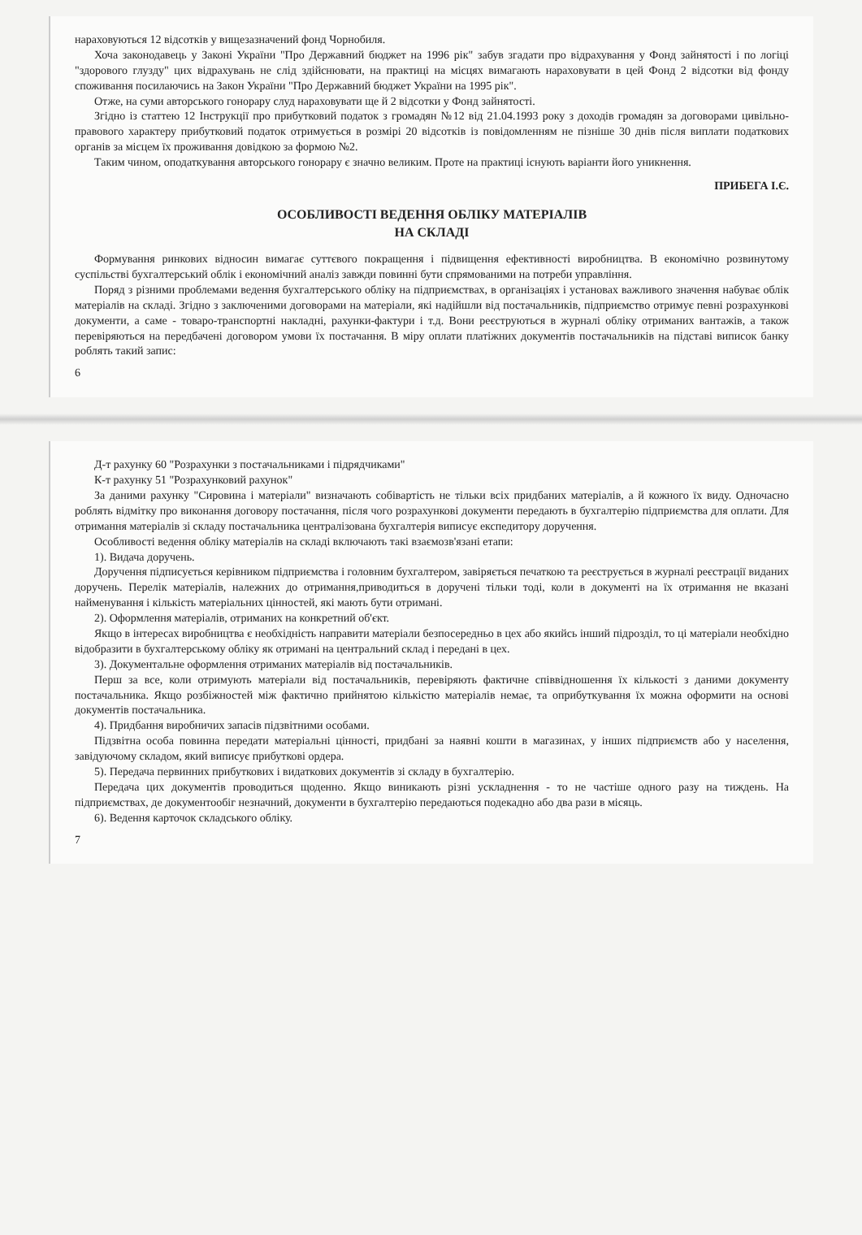нараховуються 12 відсотків у вищезазначений фонд Чорнобиля.
Хоча законодавець у Законі України "Про Державний бюджет на 1996 рік" забув згадати про відрахування у Фонд зайнятості і по логіці "здорового глузду" цих відрахувань не слід здійснювати, на практиці на місцях вимагають нараховувати в цей Фонд 2 відсотки від фонду споживання посилаючись на Закон України "Про Державний бюджет України на 1995 рік".
Отже, на суми авторського гонорару слуд нараховувати ще й 2 відсотки у Фонд зайнятості.
Згідно із статтею 12 Інструкції про прибутковий податок з громадян №12 від 21.04.1993 року з доходів громадян за договорами цивільно-правового характеру прибутковий податок отримується в розмірі 20 відсотків із повідомленням не пізніше 30 днів після виплати податкових органів за місцем їх проживання довідкою за формою №2.
Таким чином, оподаткування авторського гонорару є значно великим. Проте на практиці існують варіанти його уникнення.
ПРИБЕГА І.Є.
ОСОБЛИВОСТІ ВЕДЕННЯ ОБЛІКУ МАТЕРІАЛІВ
НА СКЛАДІ
Формування ринкових відносин вимагає суттєвого покращення і підвищення ефективності виробництва. В економічно розвинутому суспільстві бухгалтерський облік і економічний аналіз завжди повинні бути спрямованими на потреби управління.
Поряд з різними проблемами ведення бухгалтерського обліку на підприємствах, в організаціях і установах важливого значення набуває облік матеріалів на складі. Згідно з заключеними договорами на матеріали, які надійшли від постачальників, підприємство отримує певні розрахункові документи, а саме - товаро-транспортні накладні, рахунки-фактури і т.д. Вони реєструються в журналі обліку отриманих вантажів, а також перевіряються на передбачені договором умови їх постачання. В міру оплати платіжних документів постачальників на підставі виписок банку роблять такий запис:
6
Д-т рахунку 60 "Розрахунки з постачальниками і підрядчиками"
К-т рахунку 51 "Розрахунковий рахунок"
За даними рахунку "Сировина і матеріали" визначають собівартість не тільки всіх придбаних матеріалів, а й кожного їх виду. Одночасно роблять відмітку про виконання договору постачання, після чого розрахункові документи передають в бухгалтерію підприємства для оплати. Для отримання матеріалів зі складу постачальника централізована бухгалтерія виписує експедитору доручення.
Особливості ведення обліку матеріалів на складі включають такі взаємозв'язані етапи:
1). Видача доручень.
Доручення підписується керівником підприємства і головним бухгалтером, завіряється печаткою та реєструється в журналі реєстрації виданих доручень. Перелік матеріалів, належних до отримання,приводиться в доручені тільки тоді, коли в документі на їх отримання не вказані найменування і кількість матеріальних цінностей, які мають бути отримані.
2). Оформлення матеріалів, отриманих на конкретний об'єкт.
Якщо в інтересах виробництва є необхідність направити матеріали безпосередньо в цех або якийсь інший підрозділ, то ці матеріали необхідно відобразити в бухгалтерському обліку як отримані на центральний склад і передані в цех.
3). Документальне оформлення отриманих матеріалів від постачальників.
Перш за все, коли отримують матеріали від постачальників, перевіряють фактичне співвідношення їх кількості з даними документу постачальника. Якщо розбіжностей між фактично прийнятою кількістю матеріалів немає, та оприбуткування їх можна оформити на основі документів постачальника.
4). Придбання виробничих запасів підзвітними особами.
Підзвітна особа повинна передати матеріальні цінності, придбані за наявні кошти в магазинах, у інших підприємств або у населення, завідуючому складом, який виписує прибуткові ордера.
5). Передача первинних прибуткових і видаткових документів зі складу в бухгалтерію.
Передача цих документів проводиться щоденно. Якщо виникають різні ускладнення - то не частіше одного разу на тиждень. На підприємствах, де документообіг незначний, документи в бухгалтерію передаються подекадно або два рази в місяць.
6). Ведення карточок складського обліку.
7